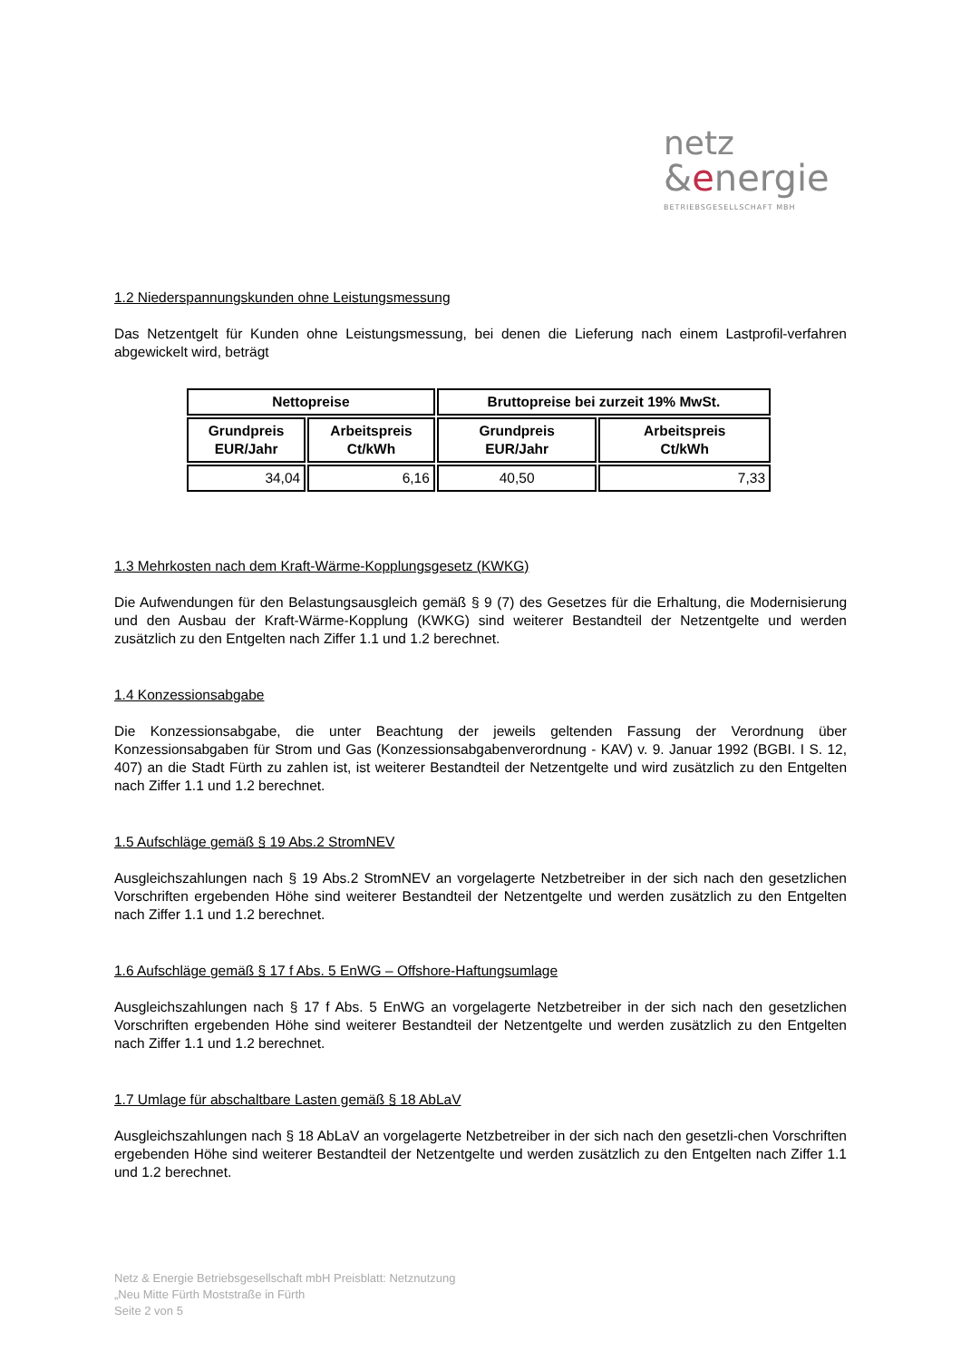netz
&energie
BETRIEBSGESELLSCHAFT MBH
1.2 Niederspannungskunden ohne Leistungsmessung
Das Netzentgelt für Kunden ohne Leistungsmessung, bei denen die Lieferung nach einem Lastprofil-verfahren abgewickelt wird, beträgt
| Nettopreise | | Bruttopreise bei zurzeit 19% MwSt. | |
| --- | --- | --- | --- |
| Grundpreis EUR/Jahr | Arbeitspreis Ct/kWh | Grundpreis EUR/Jahr | Arbeitspreis Ct/kWh |
| 34,04 | 6,16 | 40,50 | 7,33 |
1.3 Mehrkosten nach dem Kraft-Wärme-Kopplungsgesetz (KWKG)
Die Aufwendungen für den Belastungsausgleich gemäß § 9 (7) des Gesetzes für die Erhaltung, die Modernisierung und den Ausbau der Kraft-Wärme-Kopplung (KWKG) sind weiterer Bestandteil der Netzentgelte und werden zusätzlich zu den Entgelten nach Ziffer 1.1 und 1.2 berechnet.
1.4 Konzessionsabgabe
Die Konzessionsabgabe, die unter Beachtung der jeweils geltenden Fassung der Verordnung über Konzessionsabgaben für Strom und Gas (Konzessionsabgabenverordnung - KAV) v. 9. Januar 1992 (BGBI. I S. 12, 407) an die Stadt Fürth zu zahlen ist, ist weiterer Bestandteil der Netzentgelte und wird zusätzlich zu den Entgelten nach Ziffer 1.1 und 1.2 berechnet.
1.5 Aufschläge gemäß § 19 Abs.2 StromNEV
Ausgleichszahlungen nach § 19 Abs.2 StromNEV an vorgelagerte Netzbetreiber in der sich nach den gesetzlichen Vorschriften ergebenden Höhe sind weiterer Bestandteil der Netzentgelte und werden zusätzlich zu den Entgelten nach Ziffer 1.1 und 1.2 berechnet.
1.6 Aufschläge gemäß § 17 f Abs. 5 EnWG – Offshore-Haftungsumlage
Ausgleichszahlungen nach § 17 f Abs. 5 EnWG an vorgelagerte Netzbetreiber in der sich nach den gesetzlichen Vorschriften ergebenden Höhe sind weiterer Bestandteil der Netzentgelte und werden zusätzlich zu den Entgelten nach Ziffer 1.1 und 1.2 berechnet.
1.7 Umlage für abschaltbare Lasten gemäß § 18 AbLaV
Ausgleichszahlungen nach § 18 AbLaV an vorgelagerte Netzbetreiber in der sich nach den gesetzli-chen Vorschriften ergebenden Höhe sind weiterer Bestandteil der Netzentgelte und werden zusätzlich zu den Entgelten nach Ziffer 1.1 und 1.2 berechnet.
Netz & Energie Betriebsgesellschaft mbH Preisblatt: Netznutzung
„Neu Mitte Fürth Moststraße in Fürth
Seite 2 von 5